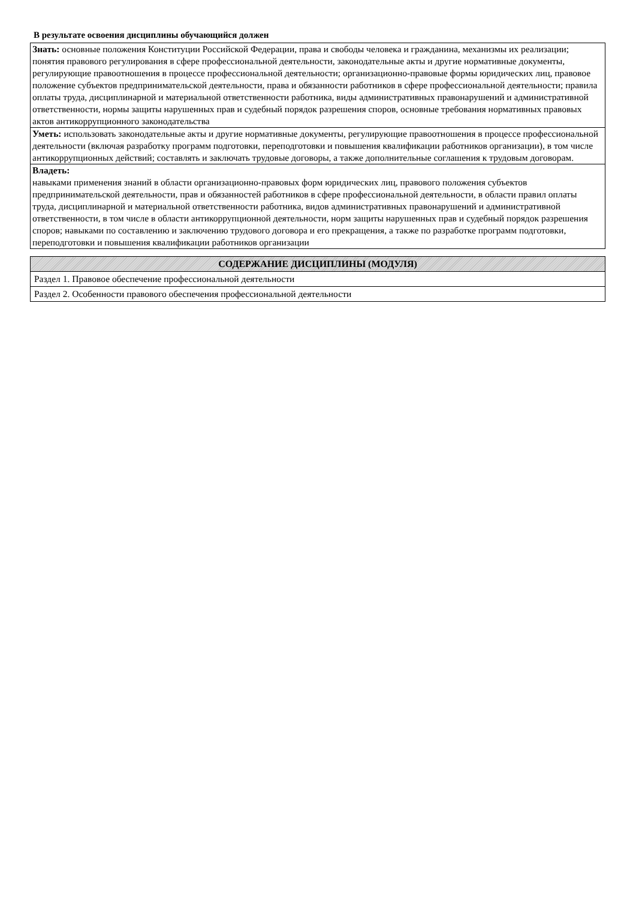В результате освоения дисциплины обучающийся должен
| Знать: основные положения Конституции Российской Федерации, права и свободы человека и гражданина, механизмы их реализации; понятия правового регулирования в сфере профессиональной деятельности, законодательные акты и другие нормативные документы, регулирующие правоотношения в процессе профессиональной деятельности; организационно-правовые формы юридических лиц, правовое положение субъектов предпринимательской деятельности, права и обязанности работников в сфере профессиональной деятельности; правила оплаты труда, дисциплинарной и материальной ответственности работника, виды административных правонарушений и административной ответственности, нормы защиты нарушенных прав и судебный порядок разрешения споров, основные требования нормативных правовых актов антикоррупционного законодательства |
| Уметь: использовать законодательные акты и другие нормативные документы, регулирующие правоотношения в процессе профессиональной деятельности (включая разработку программ подготовки, переподготовки и повышения квалификации работников организации), в том числе антикоррупционных действий; составлять и заключать трудовые договоры, а также дополнительные соглашения к трудовым договорам. |
| Владеть: навыками применения знаний в области организационно-правовых форм юридических лиц, правового положения субъектов предпринимательской деятельности, прав и обязанностей работников в сфере профессиональной деятельности, в области правил оплаты труда, дисциплинарной и материальной ответственности работника, видов административных правонарушений и административной ответственности, в том числе в области антикоррупционной деятельности, норм защиты нарушенных прав и судебный порядок разрешения споров; навыками по составлению и заключению трудового договора и его прекращения, а также по разработке программ подготовки, переподготовки и повышения квалификации работников организации |
| СОДЕРЖАНИЕ ДИСЦИПЛИНЫ (МОДУЛЯ) |
| Раздел 1. Правовое обеспечение профессиональной деятельности |
| Раздел 2. Особенности правового обеспечения профессиональной деятельности |